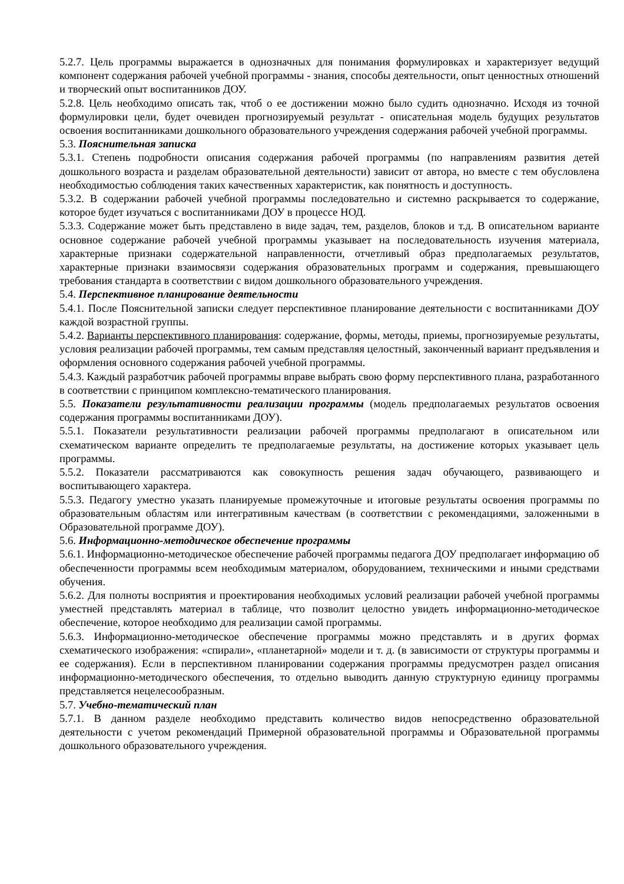5.2.7. Цель программы выражается в однозначных для понимания формулировках и характеризует ведущий компонент содержания рабочей учебной программы - знания, способы деятельности, опыт ценностных отношений и творческий опыт воспитанников ДОУ.
5.2.8. Цель необходимо описать так, чтоб о ее достижении можно было судить однозначно. Исходя из точной формулировки цели, будет очевиден прогнозируемый результат - описательная модель будущих результатов освоения воспитанниками дошкольного образовательного учреждения содержания рабочей учебной программы.
5.3. Пояснительная записка
5.3.1. Степень подробности описания содержания рабочей программы (по направлениям развития детей дошкольного возраста и разделам образовательной деятельности) зависит от автора, но вместе с тем обусловлена необходимостью соблюдения таких качественных характеристик, как понятность и доступность.
5.3.2. В содержании рабочей учебной программы последовательно и системно раскрывается то содержание, которое будет изучаться с воспитанниками ДОУ в процессе НОД.
5.3.3. Содержание может быть представлено в виде задач, тем, разделов, блоков и т.д. В описательном варианте основное содержание рабочей учебной программы указывает на последовательность изучения материала, характерные признаки содержательной направленности, отчетливый образ предполагаемых результатов, характерные признаки взаимосвязи содержания образовательных программ и содержания, превышающего требования стандарта в соответствии с видом дошкольного образовательного учреждения.
5.4. Перспективное планирование деятельности
5.4.1. После Пояснительной записки следует перспективное планирование деятельности с воспитанниками ДОУ каждой возрастной группы.
5.4.2. Варианты перспективного планирования: содержание, формы, методы, приемы, прогнозируемые результаты, условия реализации рабочей программы, тем самым представляя целостный, законченный вариант предъявления и оформления основного содержания рабочей учебной программы.
5.4.3. Каждый разработчик рабочей программы вправе выбрать свою форму перспективного плана, разработанного в соответствии с принципом комплексно-тематического планирования.
5.5. Показатели результативности реализации программы (модель предполагаемых результатов освоения содержания программы воспитанниками ДОУ).
5.5.1. Показатели результативности реализации рабочей программы предполагают в описательном или схематическом варианте определить те предполагаемые результаты, на достижение которых указывает цель программы.
5.5.2. Показатели рассматриваются как совокупность решения задач обучающего, развивающего и воспитывающего характера.
5.5.3. Педагогу уместно указать планируемые промежуточные и итоговые результаты освоения программы по образовательным областям или интегративным качествам (в соответствии с рекомендациями, заложенными в Образовательной программе ДОУ).
5.6. Информационно-методическое обеспечение программы
5.6.1. Информационно-методическое обеспечение рабочей программы педагога ДОУ предполагает информацию об обеспеченности программы всем необходимым материалом, оборудованием, техническими и иными средствами обучения.
5.6.2. Для полноты восприятия и проектирования необходимых условий реализации рабочей учебной программы уместней представлять материал в таблице, что позволит целостно увидеть информационно-методическое обеспечение, которое необходимо для реализации самой программы.
5.6.3. Информационно-методическое обеспечение программы можно представлять и в других формах схематического изображения: «спирали», «планетарной» модели и т. д. (в зависимости от структуры программы и ее содержания). Если в перспективном планировании содержания программы предусмотрен раздел описания информационно-методического обеспечения, то отдельно выводить данную структурную единицу программы представляется нецелесообразным.
5.7. Учебно-тематический план
5.7.1. В данном разделе необходимо представить количество видов непосредственно образовательной деятельности с учетом рекомендаций Примерной образовательной программы и Образовательной программы дошкольного образовательного учреждения.